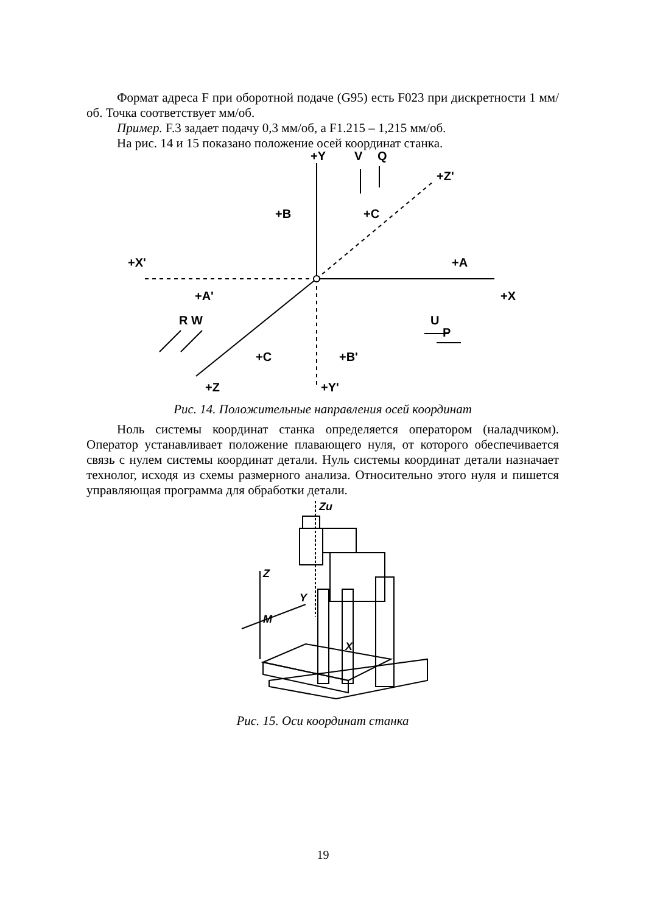Формат адреса F при оборотной подаче (G95) есть F023 при дискретности 1 мм/об. Точка соответствует мм/об.
Пример. F.3 задает подачу 0,3 мм/об, а F1.215 – 1,215 мм/об.
На рис. 14 и 15 показано положение осей координат станка.
+Y
V
Q
+Z'
+B
+C
+X'
+A
+A'
+X
R W
U
P
+C
+B'
+Z
+Y'
Рис. 14. Положительные направления осей координат
Ноль системы координат станка определяется оператором (наладчиком). Оператор устанавливает положение плавающего нуля, от которого обеспечивается связь с нулем системы координат детали. Нуль системы координат детали назначает технолог, исходя из схемы размерного анализа. Относительно этого нуля и пишется управляющая программа для обработки детали.
Zu
Z
Y
M
X
Рис. 15. Оси координат станка
19